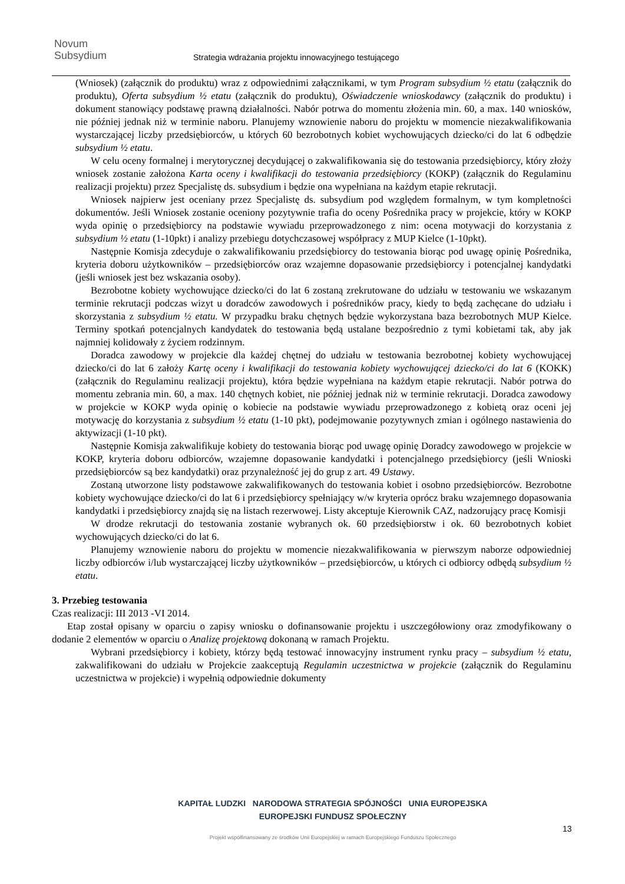Novum
Subsydium
Strategia wdrażania projektu innowacyjnego testującego
(Wniosek) (załącznik do produktu) wraz z odpowiednimi załącznikami, w tym Program subsydium ½ etatu (załącznik do produktu), Oferta subsydium ½ etatu (załącznik do produktu), Oświadczenie wnioskodawcy (załącznik do produktu) i dokument stanowiący podstawę prawną działalności. Nabór potrwa do momentu złożenia min. 60, a max. 140 wniosków, nie później jednak niż w terminie naboru. Planujemy wznowienie naboru do projektu w momencie niezakwalifikowania wystarczającej liczby przedsiębiorców, u których 60 bezrobotnych kobiet wychowujących dziecko/ci do lat 6 odbędzie subsydium ½ etatu.
W celu oceny formalnej i merytorycznej decydującej o zakwalifikowania się do testowania przedsiębiorcy, który złoży wniosek zostanie założona Karta oceny i kwalifikacji do testowania przedsiębiorcy (KOKP) (załącznik do Regulaminu realizacji projektu) przez Specjalistę ds. subsydium i będzie ona wypełniana na każdym etapie rekrutacji.
Wniosek najpierw jest oceniany przez Specjalistę ds. subsydium pod względem formalnym, w tym kompletności dokumentów. Jeśli Wniosek zostanie oceniony pozytywnie trafia do oceny Pośrednika pracy w projekcie, który w KOKP wyda opinię o przedsiębiorcy na podstawie wywiadu przeprowadzonego z nim: ocena motywacji do korzystania z subsydium ½ etatu (1-10pkt) i analizy przebiegu dotychczasowej współpracy z MUP Kielce (1-10pkt).
Następnie Komisja zdecyduje o zakwalifikowaniu przedsiębiorcy do testowania biorąc pod uwagę opinię Pośrednika, kryteria doboru użytkowników – przedsiębiorców oraz wzajemne dopasowanie przedsiębiorcy i potencjalnej kandydatki (jeśli wniosek jest bez wskazania osoby).
Bezrobotne kobiety wychowujące dziecko/ci do lat 6 zostaną zrekrutowane do udziału w testowaniu we wskazanym terminie rekrutacji podczas wizyt u doradców zawodowych i pośredników pracy, kiedy to będą zachęcane do udziału i skorzystania z subsydium ½ etatu. W przypadku braku chętnych będzie wykorzystana baza bezrobotnych MUP Kielce. Terminy spotkań potencjalnych kandydatek do testowania będą ustalane bezpośrednio z tymi kobietami tak, aby jak najmniej kolidowały z życiem rodzinnym.
Doradca zawodowy w projekcie dla każdej chętnej do udziału w testowania bezrobotnej kobiety wychowującej dziecko/ci do lat 6 założy Kartę oceny i kwalifikacji do testowania kobiety wychowującej dziecko/ci do lat 6 (KOKK) (załącznik do Regulaminu realizacji projektu), która będzie wypełniana na każdym etapie rekrutacji. Nabór potrwa do momentu zebrania min. 60, a max. 140 chętnych kobiet, nie później jednak niż w terminie rekrutacji. Doradca zawodowy w projekcie w KOKP wyda opinię o kobiecie na podstawie wywiadu przeprowadzonego z kobietą oraz oceni jej motywację do korzystania z subsydium ½ etatu (1-10 pkt), podejmowanie pozytywnych zmian i ogólnego nastawienia do aktywizacji (1-10 pkt).
Następnie Komisja zakwalifikuje kobiety do testowania biorąc pod uwagę opinię Doradcy zawodowego w projekcie w KOKP, kryteria doboru odbiorców, wzajemne dopasowanie kandydatki i potencjalnego przedsiębiorcy (jeśli Wnioski przedsiębiorców są bez kandydatki) oraz przynależność jej do grup z art. 49 Ustawy.
Zostaną utworzone listy podstawowe zakwalifikowanych do testowania kobiet i osobno przedsiębiorców. Bezrobotne kobiety wychowujące dziecko/ci do lat 6 i przedsiębiorcy spełniający w/w kryteria oprócz braku wzajemnego dopasowania kandydatki i przedsiębiorcy znajdą się na listach rezerwowej. Listy akceptuje Kierownik CAZ, nadzorujący pracę Komisji
W drodze rekrutacji do testowania zostanie wybranych ok. 60 przedsiębiorstw i ok. 60 bezrobotnych kobiet wychowujących dziecko/ci do lat 6.
Planujemy wznowienie naboru do projektu w momencie niezakwalifikowania w pierwszym naborze odpowiedniej liczby odbiorców i/lub wystarczającej liczby użytkowników – przedsiębiorców, u których ci odbiorcy odbędą subsydium ½ etatu.
3. Przebieg testowania
Czas realizacji: III 2013 -VI 2014.
Etap został opisany w oparciu o zapisy wniosku o dofinansowanie projektu i uszczegółowiony oraz zmodyfikowany o dodanie 2 elementów w oparciu o Analizę projektową dokonaną w ramach Projektu.
Wybrani przedsiębiorcy i kobiety, którzy będą testować innowacyjny instrument rynku pracy – subsydium ½ etatu, zakwalifikowani do udziału w Projekcie zaakceptują Regulamin uczestnictwa w projekcie (załącznik do Regulaminu uczestnictwa w projekcie) i wypełnią odpowiednie dokumenty
KAPITAŁ LUDZKI NARODOWA STRATEGIA SPÓJNOŚCI UNIA EUROPEJSKA EUROPEJSKI FUNDUSZ SPOŁECZNY
Projekt współfinansowany ze środków Unii Europejskiej w ramach Europejskiego Funduszu Społecznego
13